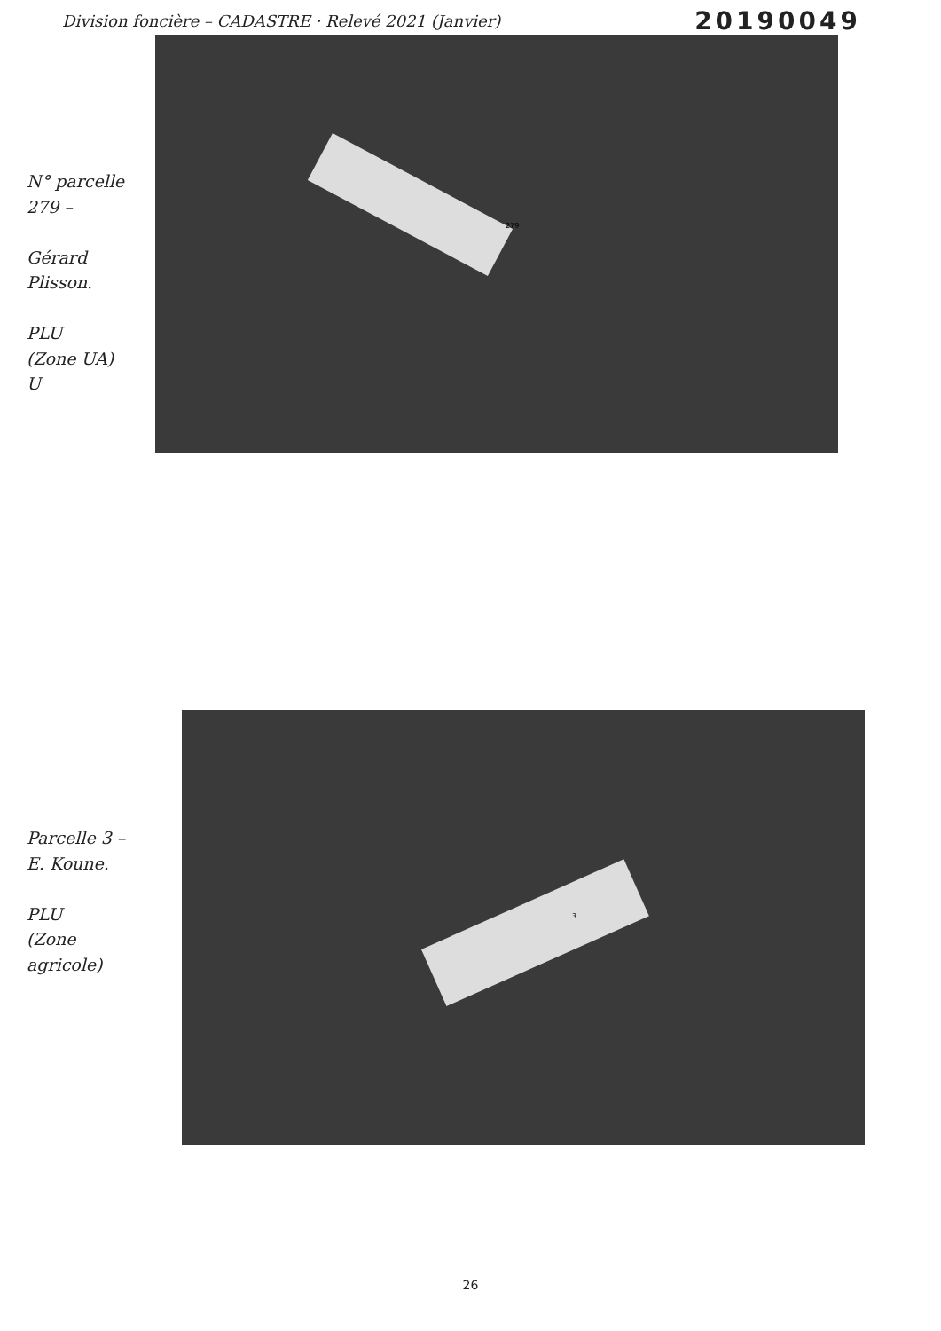Division foncière – CADASTRE · Relevé 2021 (Janvier) 20190049
N° parcelle 279 –
Gérard Plisson.
PLU
(Zone UA)
U
279
Parcelle 3 –
E. Koune.
PLU
(Zone agricole)
3
26